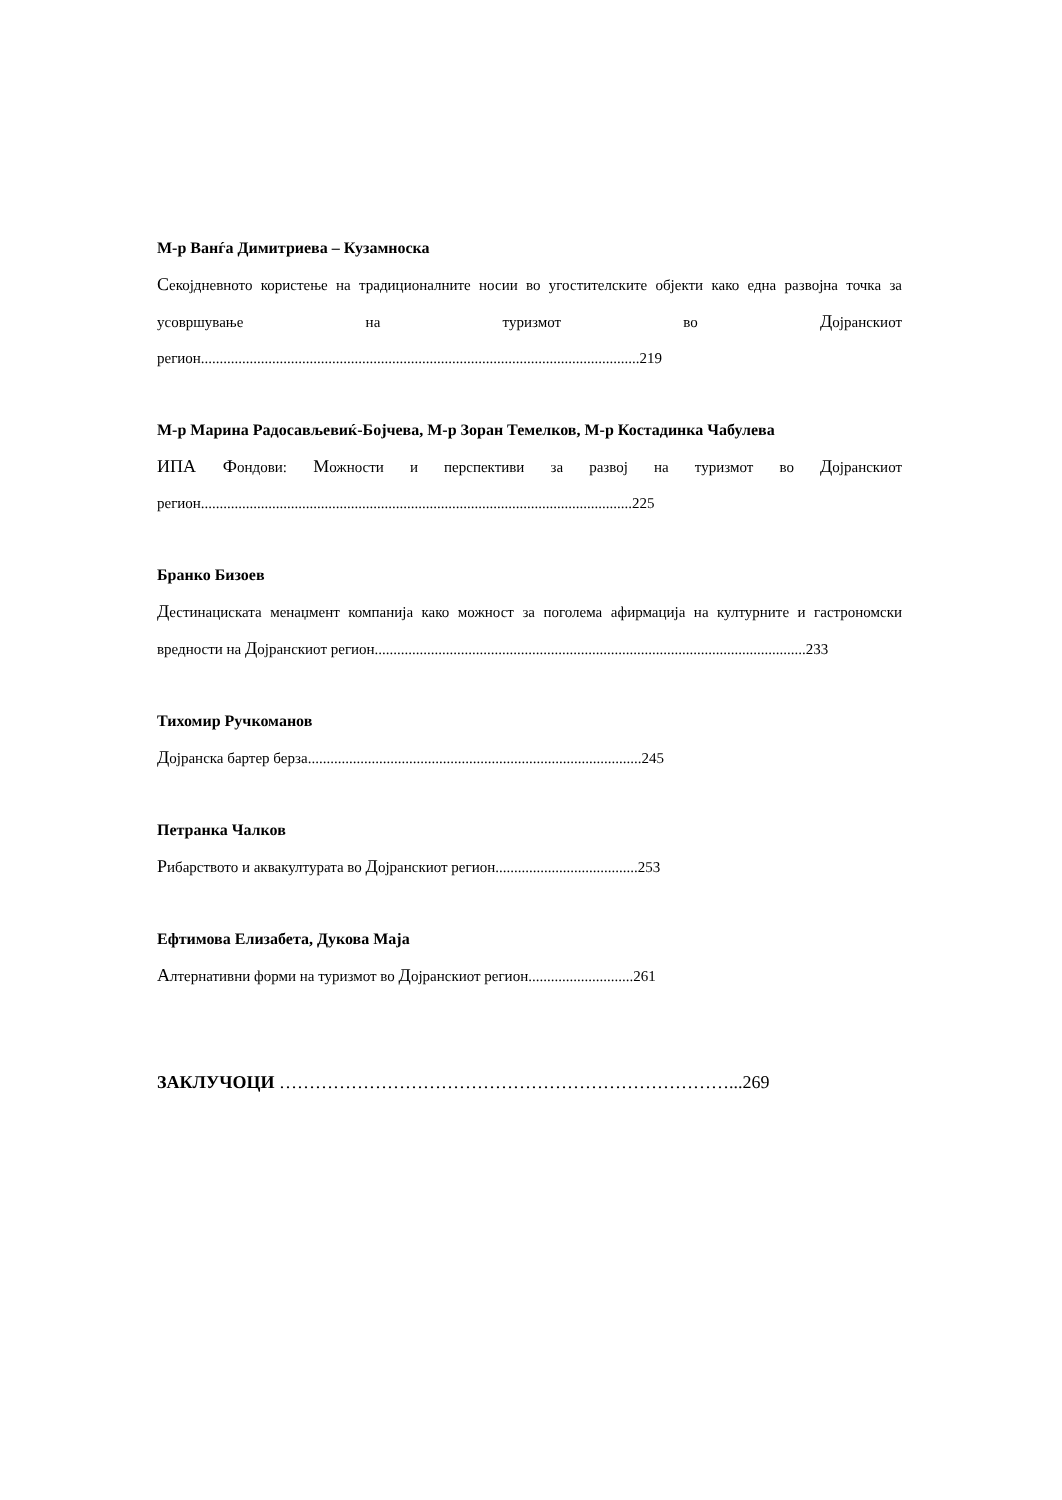М-р Ванѓа Димитриева – Кузамноска
Секојдневното користење на традиционалните носии во угостителските објекти како една развојна точка за усовршување на туризмот во Дојранскиот регион.....................................................................................................................219
М-р Марина Радосављевиќ-Бојчева, М-р Зоран Темелков, М-р Костадинка Чабулева
ИПА Фондови: Можности и перспективи за развој на туризмот во Дојранскиот регион...................................................................................................................225
Бранко Бизоев
Дестинациската менаџмент компанија како можност за поголема афирмација на културните и гастрономски вредности на Дојранскиот регион...................................................................................................................233
Тихомир Ручкоманов
Дојранска бартер берза.........................................................................................245
Петранка Чалков
Рибарството и аквакултурата во Дојранскиот регион......................................253
Ефтимова Елизабета, Дукова Маја
Алтернативни форми на туризмот во Дојранскиот регион............................261
ЗАКЛУЧОЦИ …………………………………………………………………...269